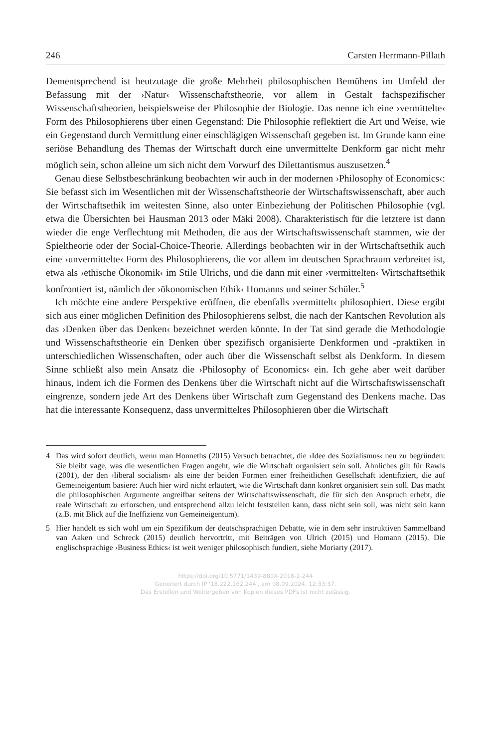246 Carsten Herrmann-Pillath
Dementsprechend ist heutzutage die große Mehrheit philosophischen Bemühens im Umfeld der Befassung mit der ›Natur‹ Wissenschaftstheorie, vor allem in Gestalt fachspezifischer Wissenschaftstheorien, beispielsweise der Philosophie der Biologie. Das nenne ich eine ›vermittelte‹ Form des Philosophierens über einen Gegenstand: Die Philosophie reflektiert die Art und Weise, wie ein Gegenstand durch Vermittlung einer einschlägigen Wissenschaft gegeben ist. Im Grunde kann eine seriöse Behandlung des Themas der Wirtschaft durch eine unvermittelte Denkform gar nicht mehr möglich sein, schon alleine um sich nicht dem Vorwurf des Dilettantismus auszusetzen.<sup>4</sup>
Genau diese Selbstbeschränkung beobachten wir auch in der modernen ›Philosophy of Economics‹: Sie befasst sich im Wesentlichen mit der Wissenschaftstheorie der Wirtschaftswissenschaft, aber auch der Wirtschaftsethik im weitesten Sinne, also unter Einbeziehung der Politischen Philosophie (vgl. etwa die Übersichten bei Hausman 2013 oder Mäki 2008). Charakteristisch für die letztere ist dann wieder die enge Verflechtung mit Methoden, die aus der Wirtschaftswissenschaft stammen, wie der Spieltheorie oder der Social-Choice-Theorie. Allerdings beobachten wir in der Wirtschaftsethik auch eine ›unvermittelte‹ Form des Philosophierens, die vor allem im deutschen Sprachraum verbreitet ist, etwa als ›ethische Ökonomik‹ im Stile Ulrichs, und die dann mit einer ›vermittelten‹ Wirtschaftsethik konfrontiert ist, nämlich der ›ökonomischen Ethik‹ Homanns und seiner Schüler.<sup>5</sup>
Ich möchte eine andere Perspektive eröffnen, die ebenfalls ›vermittelt‹ philosophiert. Diese ergibt sich aus einer möglichen Definition des Philosophierens selbst, die nach der Kantschen Revolution als das ›Denken über das Denken‹ bezeichnet werden könnte. In der Tat sind gerade die Methodologie und Wissenschaftstheorie ein Denken über spezifisch organisierte Denkformen und -praktiken in unterschiedlichen Wissenschaften, oder auch über die Wissenschaft selbst als Denkform. In diesem Sinne schließt also mein Ansatz die ›Philosophy of Economics‹ ein. Ich gehe aber weit darüber hinaus, indem ich die Formen des Denkens über die Wirtschaft nicht auf die Wirtschaftswissenschaft eingrenze, sondern jede Art des Denkens über Wirtschaft zum Gegenstand des Denkens mache. Das hat die interessante Konsequenz, dass unvermitteltes Philosophieren über die Wirtschaft
4 Das wird sofort deutlich, wenn man Honneths (2015) Versuch betrachtet, die ›Idee des Sozialismus‹ neu zu begründen: Sie bleibt vage, was die wesentlichen Fragen angeht, wie die Wirtschaft organisiert sein soll. Ähnliches gilt für Rawls (2001), der den ›liberal socialism‹ als eine der beiden Formen einer freiheitlichen Gesellschaft identifiziert, die auf Gemeineigentum basiere: Auch hier wird nicht erläutert, wie die Wirtschaft dann konkret organisiert sein soll. Das macht die philosophischen Argumente angreifbar seitens der Wirtschaftswissenschaft, die für sich den Anspruch erhebt, die reale Wirtschaft zu erforschen, und entsprechend allzu leicht feststellen kann, dass nicht sein soll, was nicht sein kann (z.B. mit Blick auf die Ineffizienz von Gemeineigentum).
5 Hier handelt es sich wohl um ein Spezifikum der deutschsprachigen Debatte, wie in dem sehr instruktiven Sammelband van Aaken und Schreck (2015) deutlich hervortritt, mit Beiträgen von Ulrich (2015) und Homann (2015). Die englischsprachige ›Business Ethics‹ ist weit weniger philosophisch fundiert, siehe Moriarty (2017).
https://doi.org/10.5771/1439-880X-2018-2-244
Generiert durch IP '18.222.162.244', am 08.09.2024, 12:33:37.
Das Erstellen und Weitergeben von Kopien dieses PDFs ist nicht zulässig.